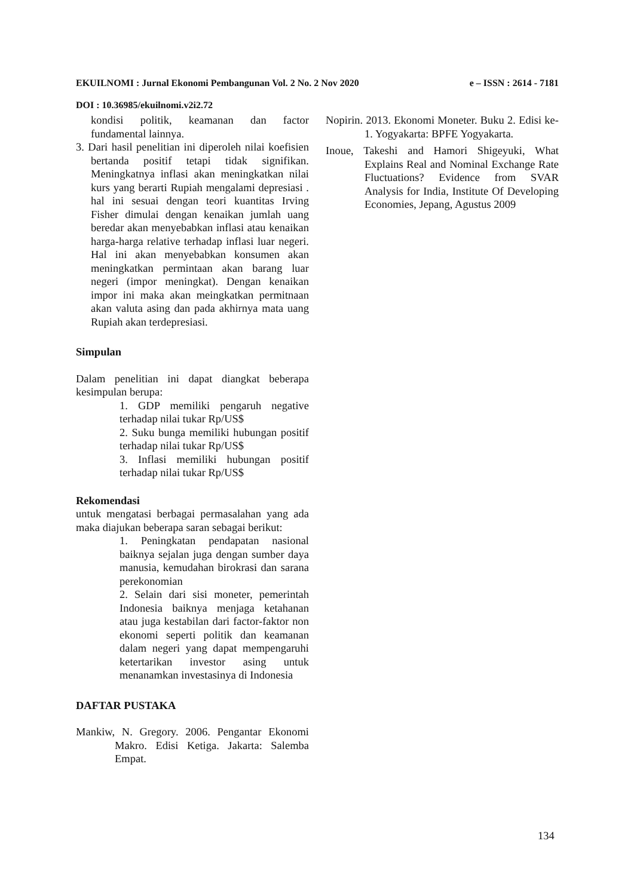EKUILNOMI : Jurnal Ekonomi Pembangunan Vol. 2 No. 2 Nov 2020 e – ISSN : 2614 - 7181
DOI : 10.36985/ekuilnomi.v2i2.72
kondisi politik, keamanan dan factor fundamental lainnya.
3. Dari hasil penelitian ini diperoleh nilai koefisien bertanda positif tetapi tidak signifikan. Meningkatnya inflasi akan meningkatkan nilai kurs yang berarti Rupiah mengalami depresiasi . hal ini sesuai dengan teori kuantitas Irving Fisher dimulai dengan kenaikan jumlah uang beredar akan menyebabkan inflasi atau kenaikan harga-harga relative terhadap inflasi luar negeri. Hal ini akan menyebabkan konsumen akan meningkatkan permintaan akan barang luar negeri (impor meningkat). Dengan kenaikan impor ini maka akan meingkatkan permitnaan akan valuta asing dan pada akhirnya mata uang Rupiah akan terdepresiasi.
Simpulan
Dalam penelitian ini dapat diangkat beberapa kesimpulan berupa:
1. GDP memiliki pengaruh negative terhadap nilai tukar Rp/US$
2. Suku bunga memiliki hubungan positif terhadap nilai tukar Rp/US$
3. Inflasi memiliki hubungan positif terhadap nilai tukar Rp/US$
Rekomendasi
untuk mengatasi berbagai permasalahan yang ada maka diajukan beberapa saran sebagai berikut:
1. Peningkatan pendapatan nasional baiknya sejalan juga dengan sumber daya manusia, kemudahan birokrasi dan sarana perekonomian
2. Selain dari sisi moneter, pemerintah Indonesia baiknya menjaga ketahanan atau juga kestabilan dari factor-faktor non ekonomi seperti politik dan keamanan dalam negeri yang dapat mempengaruhi ketertarikan investor asing untuk menanamkan investasinya di Indonesia
DAFTAR PUSTAKA
Mankiw, N. Gregory. 2006. Pengantar Ekonomi Makro. Edisi Ketiga. Jakarta: Salemba Empat.
Nopirin. 2013. Ekonomi Moneter. Buku 2. Edisi ke-1. Yogyakarta: BPFE Yogyakarta.
Inoue, Takeshi and Hamori Shigeyuki, What Explains Real and Nominal Exchange Rate Fluctuations? Evidence from SVAR Analysis for India, Institute Of Developing Economies, Jepang, Agustus 2009
134